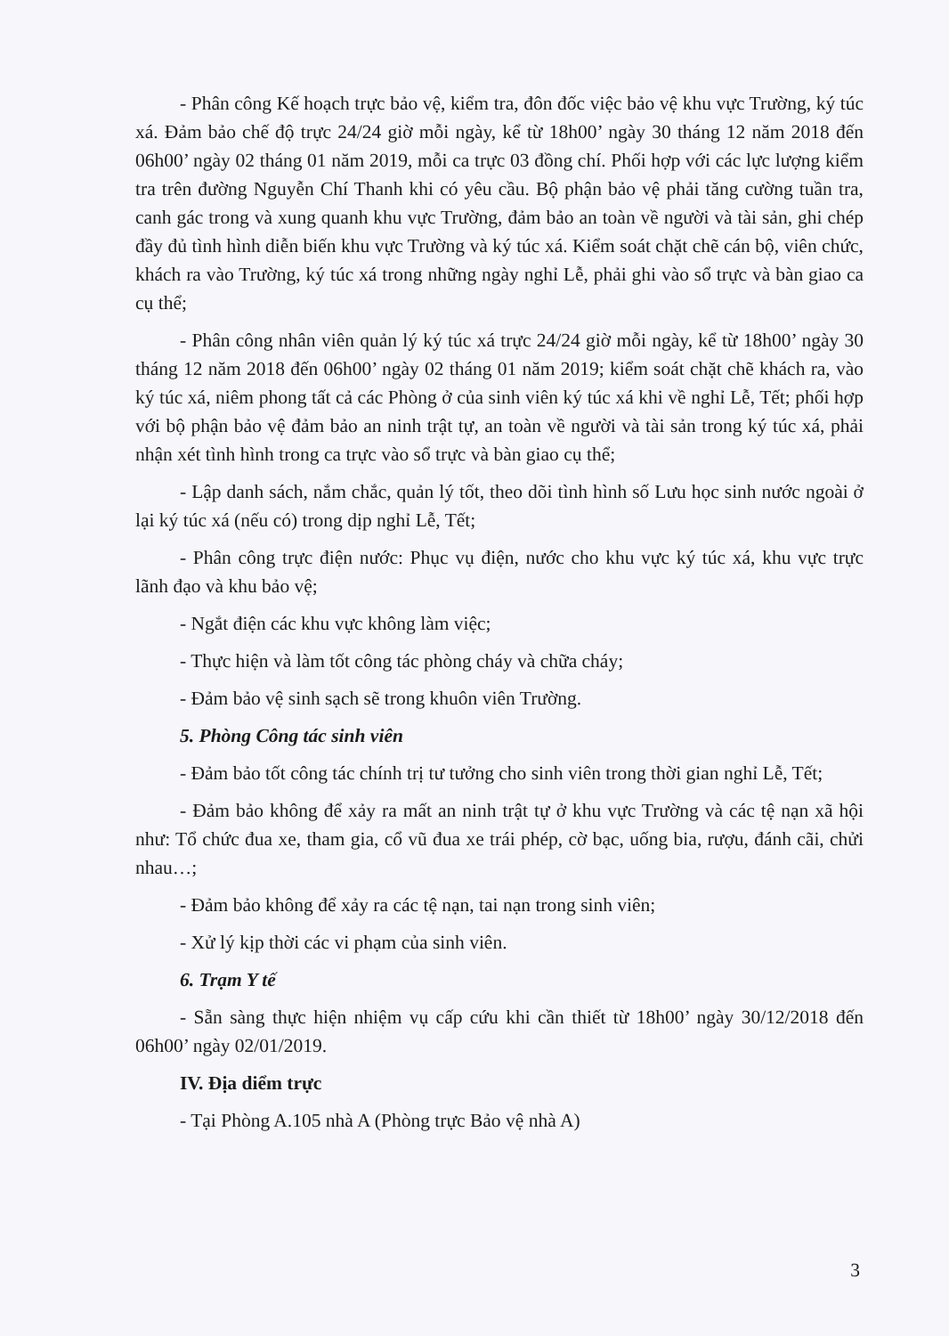- Phân công Kế hoạch trực bảo vệ, kiểm tra, đôn đốc việc bảo vệ khu vực Trường, ký túc xá. Đảm bảo chế độ trực 24/24 giờ mỗi ngày, kể từ 18h00’ ngày 30 tháng 12 năm 2018 đến 06h00’ ngày 02 tháng 01 năm 2019, mỗi ca trực 03 đồng chí. Phối hợp với các lực lượng kiểm tra trên đường Nguyễn Chí Thanh khi có yêu cầu. Bộ phận bảo vệ phải tăng cường tuần tra, canh gác trong và xung quanh khu vực Trường, đảm bảo an toàn về người và tài sản, ghi chép đầy đủ tình hình diễn biến khu vực Trường và ký túc xá. Kiểm soát chặt chẽ cán bộ, viên chức, khách ra vào Trường, ký túc xá trong những ngày nghỉ Lễ, phải ghi vào sổ trực và bàn giao ca cụ thể;
- Phân công nhân viên quản lý ký túc xá trực 24/24 giờ mỗi ngày, kể từ 18h00’ ngày 30 tháng 12 năm 2018 đến 06h00’ ngày 02 tháng 01 năm 2019; kiểm soát chặt chẽ khách ra, vào ký túc xá, niêm phong tất cả các Phòng ở của sinh viên ký túc xá khi về nghỉ Lễ, Tết; phối hợp với bộ phận bảo vệ đảm bảo an ninh trật tự, an toàn về người và tài sản trong ký túc xá, phải nhận xét tình hình trong ca trực vào sổ trực và bàn giao cụ thể;
- Lập danh sách, nắm chắc, quản lý tốt, theo dõi tình hình số Lưu học sinh nước ngoài ở lại ký túc xá (nếu có) trong dịp nghỉ Lễ, Tết;
- Phân công trực điện nước: Phục vụ điện, nước cho khu vực ký túc xá, khu vực trực lãnh đạo và khu bảo vệ;
- Ngắt điện các khu vực không làm việc;
- Thực hiện và làm tốt công tác phòng cháy và chữa cháy;
- Đảm bảo vệ sinh sạch sẽ trong khuôn viên Trường.
5. Phòng Công tác sinh viên
- Đảm bảo tốt công tác chính trị tư tưởng cho sinh viên trong thời gian nghỉ Lễ, Tết;
- Đảm bảo không để xảy ra mất an ninh trật tự ở khu vực Trường và các tệ nạn xã hội như: Tổ chức đua xe, tham gia, cổ vũ đua xe trái phép, cờ bạc, uống bia, rượu, đánh cãi, chửi nhau…;
- Đảm bảo không để xảy ra các tệ nạn, tai nạn trong sinh viên;
- Xử lý kịp thời các vi phạm của sinh viên.
6. Trạm Y tế
- Sẵn sàng thực hiện nhiệm vụ cấp cứu khi cần thiết từ 18h00’ ngày 30/12/2018 đến 06h00’ ngày 02/01/2019.
IV. Địa diểm trực
- Tại Phòng A.105 nhà A (Phòng trực Bảo vệ nhà A)
3